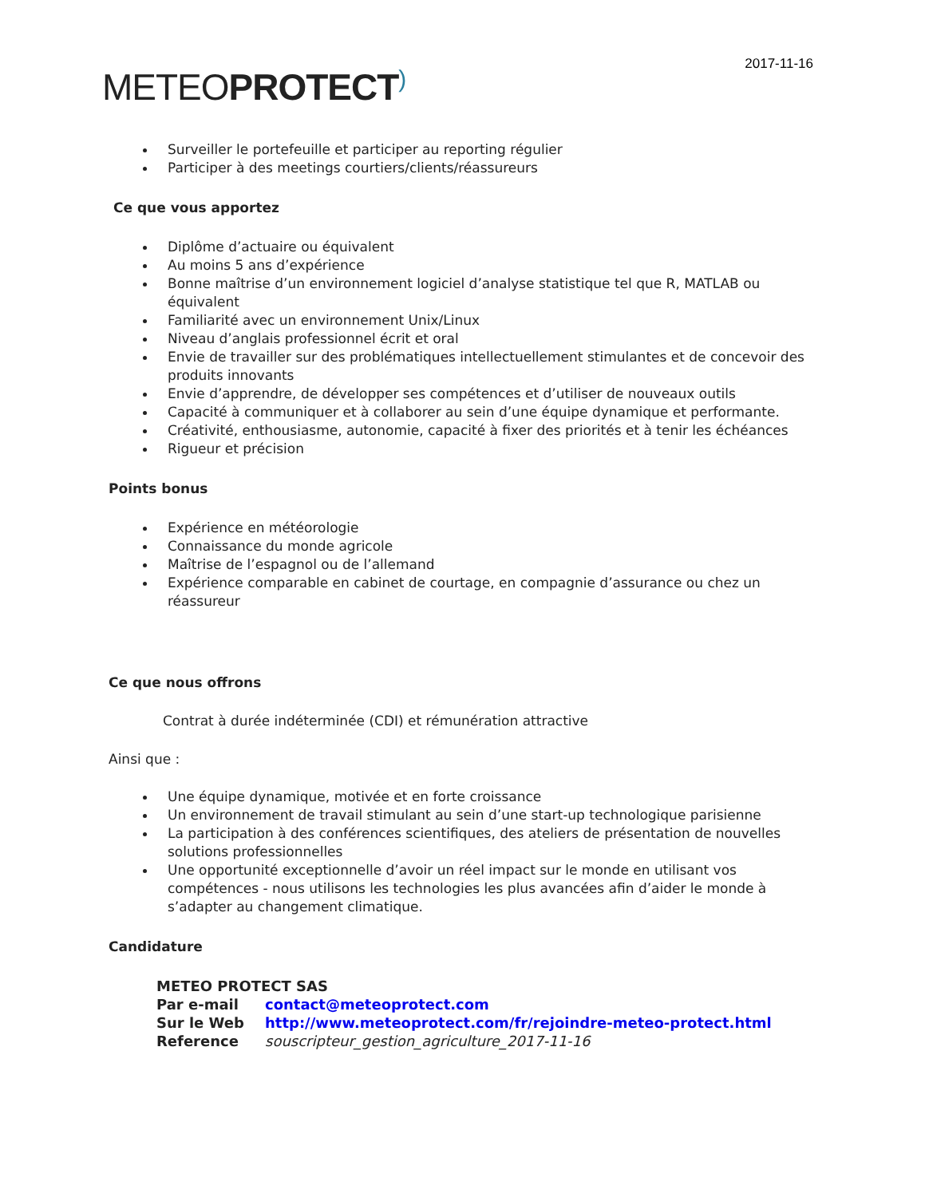2017-11-16
METEOPROTECT)
Surveiller le portefeuille et participer au reporting régulier
Participer à des meetings courtiers/clients/réassureurs
Ce que vous apportez
Diplôme d’actuaire ou équivalent
Au moins 5 ans d’expérience
Bonne maîtrise d’un environnement logiciel d’analyse statistique tel que R, MATLAB ou équivalent
Familiarité avec un environnement Unix/Linux
Niveau d’anglais professionnel écrit et oral
Envie de travailler sur des problématiques intellectuellement stimulantes et de concevoir des produits innovants
Envie d’apprendre, de développer ses compétences et d’utiliser de nouveaux outils
Capacité à communiquer et à collaborer au sein d’une équipe dynamique et performante.
Créativité, enthousiasme, autonomie, capacité à fixer des priorités et à tenir les échéances
Rigueur et précision
Points bonus
Expérience en météorologie
Connaissance du monde agricole
Maîtrise de l’espagnol ou de l’allemand
Expérience comparable en cabinet de courtage, en compagnie d’assurance ou chez un réassureur
Ce que nous offrons
Contrat à durée indéterminée (CDI) et rémunération attractive
Ainsi que :
Une équipe dynamique, motivée et en forte croissance
Un environnement de travail stimulant au sein d’une start-up technologique parisienne
La participation à des conférences scientifiques, des ateliers de présentation de nouvelles solutions professionnelles
Une opportunité exceptionnelle d’avoir un réel impact sur le monde en utilisant vos compétences - nous utilisons les technologies les plus avancées afin d’aider le monde à s’adapter au changement climatique.
Candidature
| METEO PROTECT SAS | |
| Par e-mail | contact@meteoprotect.com |
| Sur le Web | http://www.meteoprotect.com/fr/rejoindre-meteo-protect.html |
| Reference | souscripteur_gestion_agriculture_2017-11-16 |